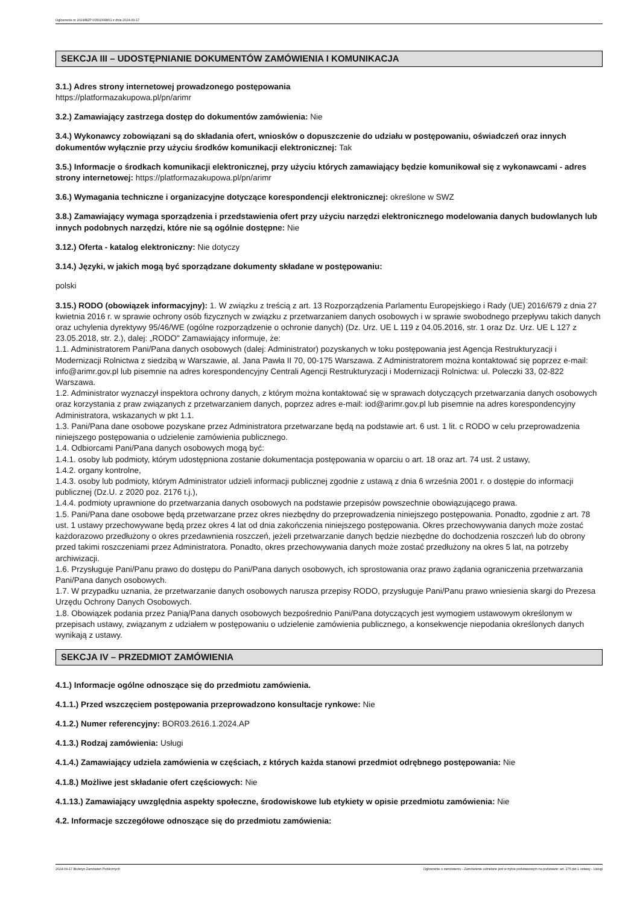Ogłoszenie nr 2024/BZP 00502668/01 z dnia 2024-09-17
SEKCJA III – UDOSTĘPNIANIE DOKUMENTÓW ZAMÓWIENIA I KOMUNIKACJA
3.1.) Adres strony internetowej prowadzonego postępowania
https://platformazakupowa.pl/pn/arimr
3.2.) Zamawiający zastrzega dostęp do dokumentów zamówienia: Nie
3.4.) Wykonawcy zobowiązani są do składania ofert, wniosków o dopuszczenie do udziału w postępowaniu, oświadczeń oraz innych dokumentów wyłącznie przy użyciu środków komunikacji elektronicznej: Tak
3.5.) Informacje o środkach komunikacji elektronicznej, przy użyciu których zamawiający będzie komunikował się z wykonawcami - adres strony internetowej: https://platformazakupowa.pl/pn/arimr
3.6.) Wymagania techniczne i organizacyjne dotyczące korespondencji elektronicznej: określone w SWZ
3.8.) Zamawiający wymaga sporządzenia i przedstawienia ofert przy użyciu narzędzi elektronicznego modelowania danych budowlanych lub innych podobnych narzędzi, które nie są ogólnie dostępne: Nie
3.12.) Oferta - katalog elektroniczny: Nie dotyczy
3.14.) Języki, w jakich mogą być sporządzane dokumenty składane w postępowaniu:
polski
3.15.) RODO (obowiązek informacyjny): 1. W związku z treścią z art. 13 Rozporządzenia Parlamentu Europejskiego i Rady (UE) 2016/679 z dnia 27 kwietnia 2016 r. w sprawie ochrony osób fizycznych w związku z przetwarzaniem danych osobowych i w sprawie swobodnego przepływu takich danych oraz uchylenia dyrektywy 95/46/WE (ogólne rozporządzenie o ochronie danych) (Dz. Urz. UE L 119 z 04.05.2016, str. 1 oraz Dz. Urz. UE L 127 z 23.05.2018, str. 2.), dalej: „RODO" Zamawiający informuje, że:
1.1. Administratorem Pani/Pana danych osobowych (dalej: Administrator) pozyskanych w toku postępowania jest Agencja Restrukturyzacji i Modernizacji Rolnictwa z siedzibą w Warszawie, al. Jana Pawła II 70, 00-175 Warszawa. Z Administratorem można kontaktować się poprzez e-mail: info@arimr.gov.pl lub pisemnie na adres korespondencyjny Centrali Agencji Restrukturyzacji i Modernizacji Rolnictwa: ul. Poleczki 33, 02-822 Warszawa.
1.2. Administrator wyznaczył inspektora ochrony danych, z którym można kontaktować się w sprawach dotyczących przetwarzania danych osobowych oraz korzystania z praw związanych z przetwarzaniem danych, poprzez adres e-mail: iod@arimr.gov.pl lub pisemnie na adres korespondencyjny Administratora, wskazanych w pkt 1.1.
1.3. Pani/Pana dane osobowe pozyskane przez Administratora przetwarzane będą na podstawie art. 6 ust. 1 lit. c RODO w celu przeprowadzenia niniejszego postępowania o udzielenie zamówienia publicznego.
1.4. Odbiorcami Pani/Pana danych osobowych mogą być:
1.4.1. osoby lub podmioty, którym udostępniona zostanie dokumentacja postępowania w oparciu o art. 18 oraz art. 74 ust. 2 ustawy,
1.4.2. organy kontrolne,
1.4.3. osoby lub podmioty, którym Administrator udzieli informacji publicznej zgodnie z ustawą z dnia 6 września 2001 r. o dostępie do informacji publicznej (Dz.U. z 2020 poz. 2176 t.j.),
1.4.4. podmioty uprawnione do przetwarzania danych osobowych na podstawie przepisów powszechnie obowiązującego prawa.
1.5. Pani/Pana dane osobowe będą przetwarzane przez okres niezbędny do przeprowadzenia niniejszego postępowania. Ponadto, zgodnie z art. 78 ust. 1 ustawy przechowywane będą przez okres 4 lat od dnia zakończenia niniejszego postępowania. Okres przechowywania danych może zostać każdorazowo przedłużony o okres przedawnienia roszczeń, jeżeli przetwarzanie danych będzie niezbędne do dochodzenia roszczeń lub do obrony przed takimi roszczeniami przez Administratora. Ponadto, okres przechowywania danych może zostać przedłużony na okres 5 lat, na potrzeby archiwizacji.
1.6. Przysługuje Pani/Panu prawo do dostępu do Pani/Pana danych osobowych, ich sprostowania oraz prawo żądania ograniczenia przetwarzania Pani/Pana danych osobowych.
1.7. W przypadku uznania, że przetwarzanie danych osobowych narusza przepisy RODO, przysługuje Pani/Panu prawo wniesienia skargi do Prezesa Urzędu Ochrony Danych Osobowych.
1.8. Obowiązek podania przez Panią/Pana danych osobowych bezpośrednio Pani/Pana dotyczących jest wymogiem ustawowym określonym w przepisach ustawy, związanym z udziałem w postępowaniu o udzielenie zamówienia publicznego, a konsekwencje niepodania określonych danych wynikają z ustawy.
SEKCJA IV – PRZEDMIOT ZAMÓWIENIA
4.1.) Informacje ogólne odnoszące się do przedmiotu zamówienia.
4.1.1.) Przed wszczęciem postępowania przeprowadzono konsultacje rynkowe: Nie
4.1.2.) Numer referencyjny: BOR03.2616.1.2024.AP
4.1.3.) Rodzaj zamówienia: Usługi
4.1.4.) Zamawiający udziela zamówienia w częściach, z których każda stanowi przedmiot odrębnego postępowania: Nie
4.1.8.) Możliwe jest składanie ofert częściowych: Nie
4.1.13.) Zamawiający uwzględnia aspekty społeczne, środowiskowe lub etykiety w opisie przedmiotu zamówienia: Nie
4.2. Informacje szczegółowe odnoszące się do przedmiotu zamówienia:
2024-09-17 Biuletyn Zamówień Publicznych Ogłoszenie o zamówieniu - Zamówienie udzielane jest w trybie podstawowym na podstawie: art. 275 pkt 1 ustawy - Usługi